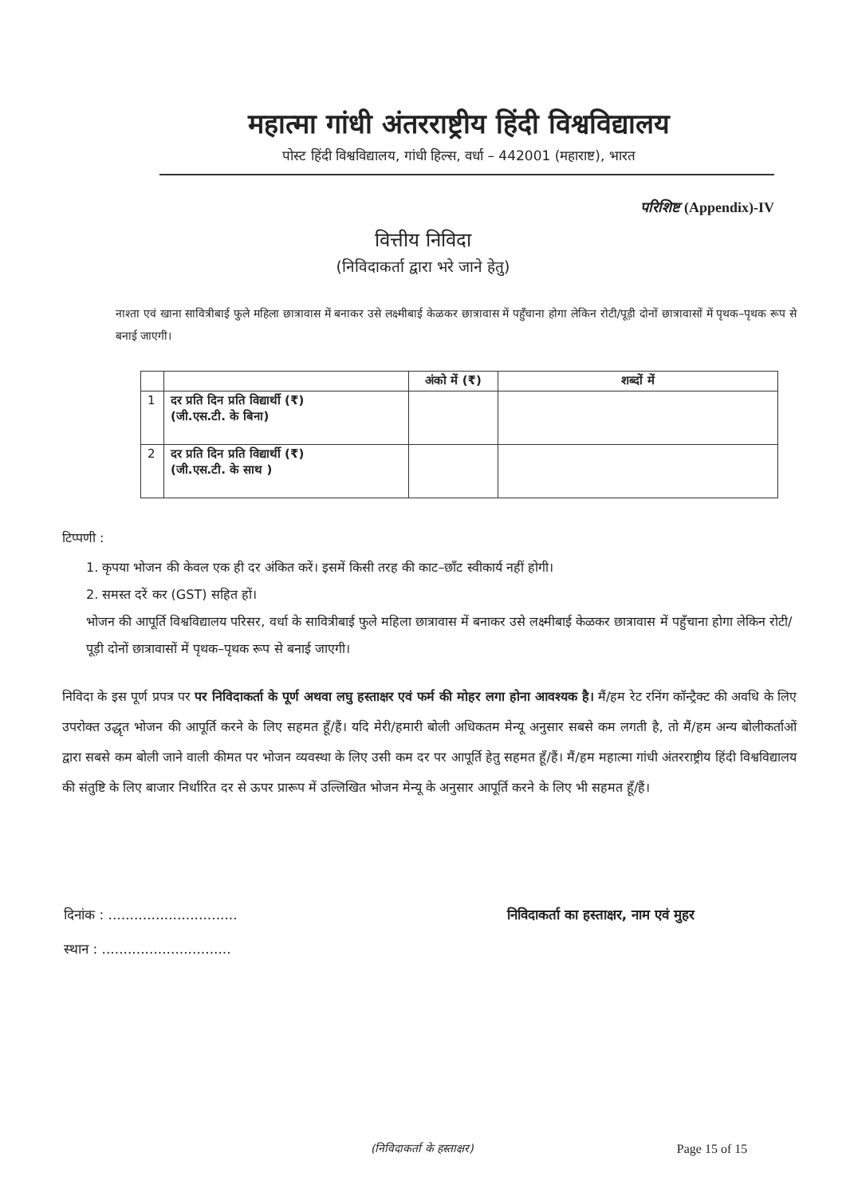महात्मा गांधी अंतरराष्ट्रीय हिंदी विश्वविद्यालय
पोस्ट हिंदी विश्वविद्यालय, गांधी हिल्स, वर्धा – 442001 (महाराष्ट), भारत
परिशिष्ट (Appendix)-IV
वित्तीय निविदा
(निविदाकर्ता द्वारा भरे जाने हेतु)
नाश्ता एवं खाना सावित्रीबाई फुले महिला छात्रावास में बनाकर उसे लक्ष्मीबाई केळकर छात्रावास में पहुँचाना होगा लेकिन रोटी/पूड़ी दोनों छात्रावासों में पृथक–पृथक रूप से बनाई जाएगी।
| | | अंको में (₹) | शब्दों में |
| --- | --- | --- | --- |
| 1 | दर प्रति दिन प्रति विद्यार्थी (₹) (जी.एस.टी. के बिना) | | |
| 2 | दर प्रति दिन प्रति विद्यार्थी (₹) (जी.एस.टी. के साथ ) | | |
टिप्पणी :
1. कृपया भोजन की केवल एक ही दर अंकित करें। इसमें किसी तरह की काट–छाँट स्वीकार्य नहीं होगी।
2. समस्त दरें कर (GST) सहित हों।
भोजन की आपूर्ति विश्वविद्यालय परिसर, वर्धा के सावित्रीबाई फुले महिला छात्रावास में बनाकर उसे लक्ष्मीबाई केळकर छात्रावास में पहुँचाना होगा लेकिन रोटी/पूड़ी दोनों छात्रावासों में पृथक–पृथक रूप से बनाई जाएगी।
निविदा के इस पूर्ण प्रपत्र पर पर निविदाकर्ता के पूर्ण अथवा लघु हस्ताक्षर एवं फर्म की मोहर लगा होना आवश्यक है। मैं/हम रेट रनिंग कॉन्ट्रैक्ट की अवधि के लिए उपरोक्त उद्धृत भोजन की आपूर्ति करने के लिए सहमत हूँ/हैं। यदि मेरी/हमारी बोली अधिकतम मेन्यू अनुसार सबसे कम लगती है, तो मैं/हम अन्य बोलीकर्ताओं द्वारा सबसे कम बोली जाने वाली कीमत पर भोजन व्यवस्था के लिए उसी कम दर पर आपूर्ति हेतु सहमत हूँ/हैं। मैं/हम महात्मा गांधी अंतरराष्ट्रीय हिंदी विश्वविद्यालय की संतुष्टि के लिए बाजार निर्धारित दर से ऊपर प्रारूप में उल्लिखित भोजन मेन्यू के अनुसार आपूर्ति करने के लिए भी सहमत हूँ/हैं।
दिनांक : ..............................
स्थान : ..............................
निविदाकर्ता का हस्ताक्षर, नाम एवं मुहर
(निविदाकर्ता के हस्ताक्षर) Page 15 of 15